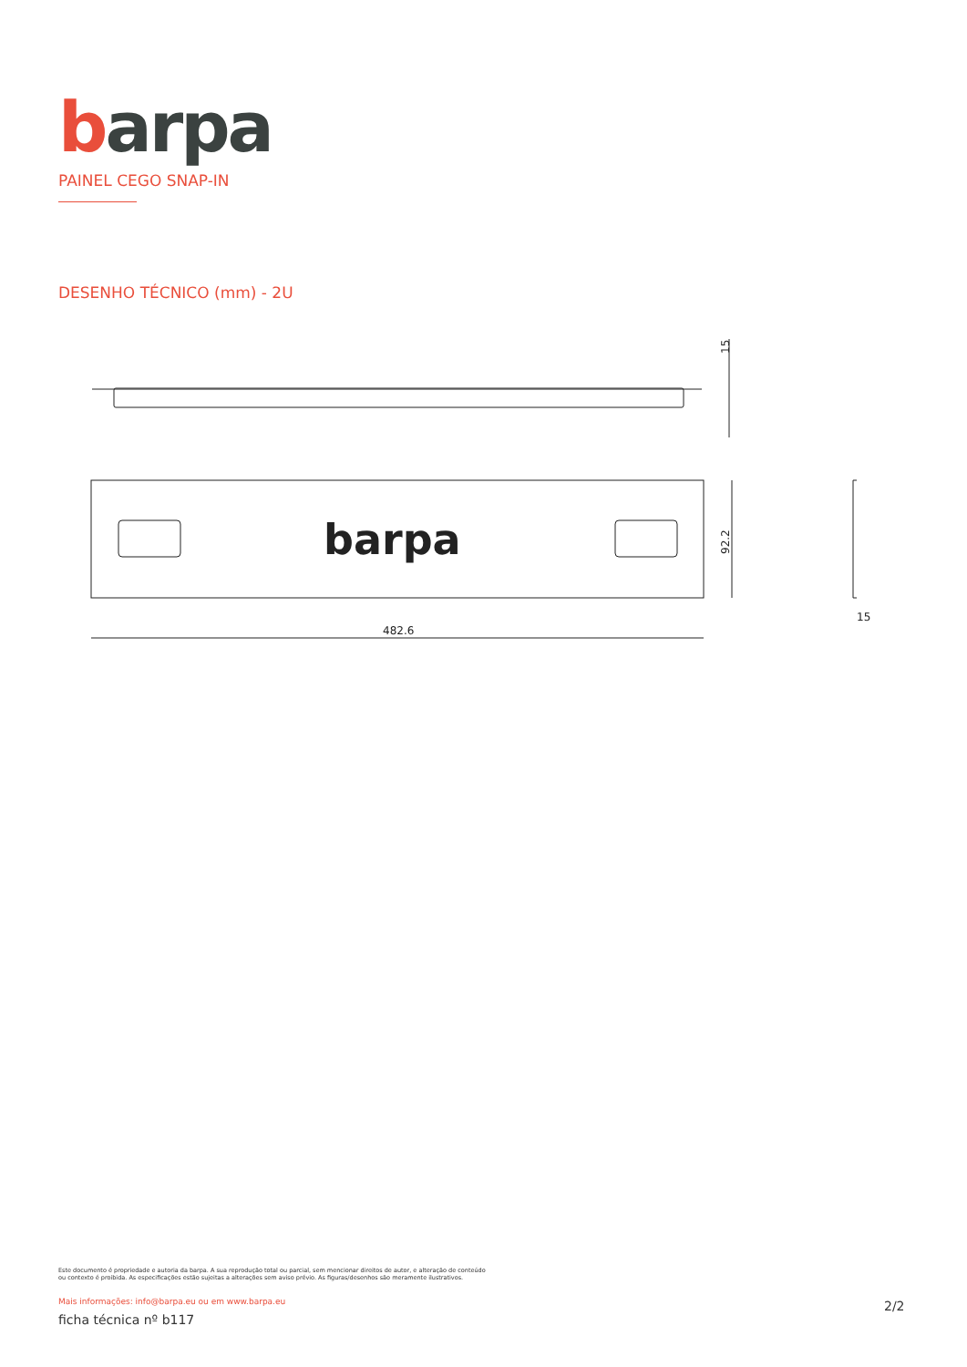barpa
PAINEL CEGO SNAP-IN
DESENHO TÉCNICO (mm) - 2U
barpa
482.6
15
92.2
15
Este documento é propriedade e autoria da barpa. A sua reprodução total ou parcial, sem mencionar direitos de autor, e alteração de conteúdo ou contexto é proibida. As especificações estão sujeitas a alterações sem aviso prévio. As figuras/desenhos são meramente ilustrativos.
Mais informações: info@barpa.eu ou em www.barpa.eu
ficha técnica nº b117
2/2